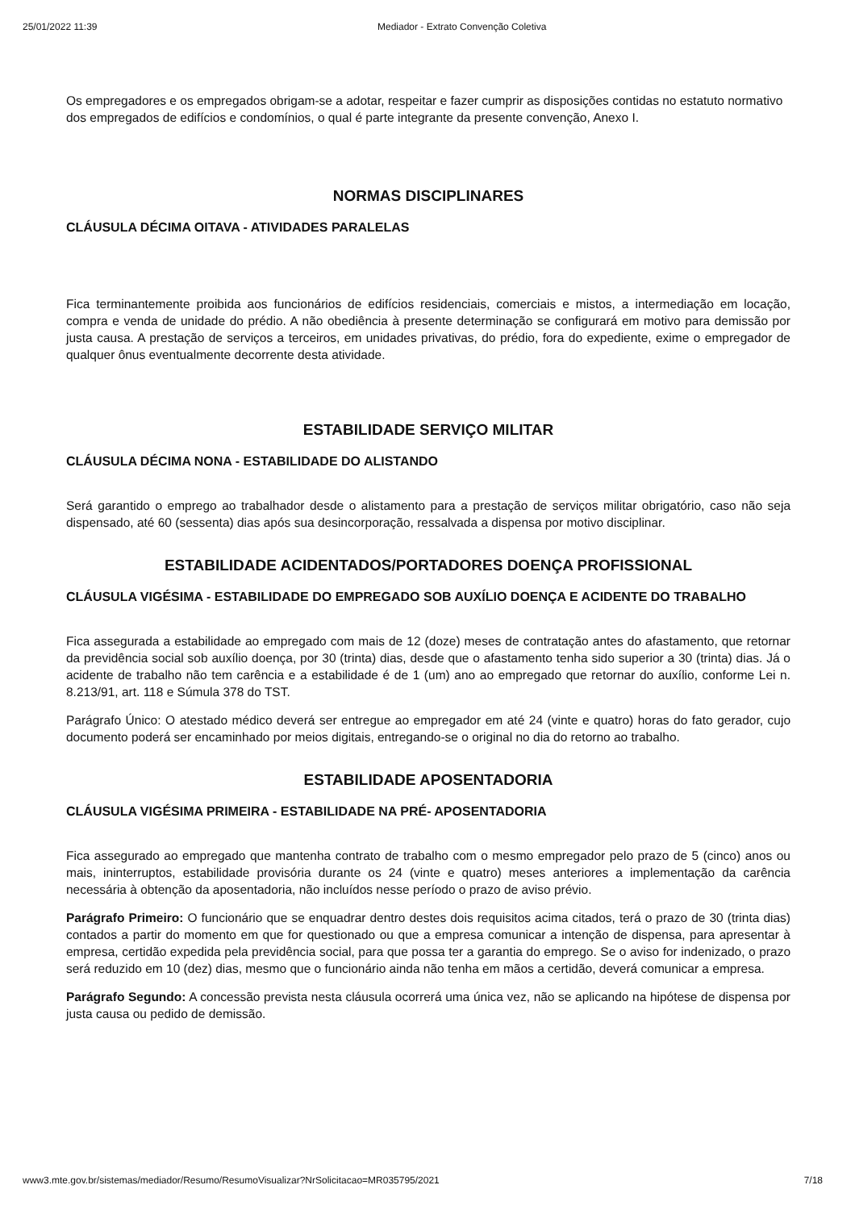25/01/2022 11:39 Mediador - Extrato Convenção Coletiva
Os empregadores e os empregados obrigam-se a adotar, respeitar e fazer cumprir as disposições contidas no estatuto normativo dos empregados de edifícios e condomínios, o qual é parte integrante da presente convenção, Anexo I.
NORMAS DISCIPLINARES
CLÁUSULA DÉCIMA OITAVA - ATIVIDADES PARALELAS
Fica terminantemente proibida aos funcionários de edifícios residenciais, comerciais e mistos, a intermediação em locação, compra e venda de unidade do prédio. A não obediência à presente determinação se configurará em motivo para demissão por justa causa. A prestação de serviços a terceiros, em unidades privativas, do prédio, fora do expediente, exime o empregador de qualquer ônus eventualmente decorrente desta atividade.
ESTABILIDADE SERVIÇO MILITAR
CLÁUSULA DÉCIMA NONA - ESTABILIDADE DO ALISTANDO
Será garantido o emprego ao trabalhador desde o alistamento para a prestação de serviços militar obrigatório, caso não seja dispensado, até 60 (sessenta) dias após sua desincorporação, ressalvada a dispensa por motivo disciplinar.
ESTABILIDADE ACIDENTADOS/PORTADORES DOENÇA PROFISSIONAL
CLÁUSULA VIGÉSIMA - ESTABILIDADE DO EMPREGADO SOB AUXÍLIO DOENÇA E ACIDENTE DO TRABALHO
Fica assegurada a estabilidade ao empregado com mais de 12 (doze) meses de contratação antes do afastamento, que retornar da previdência social sob auxílio doença, por 30 (trinta) dias, desde que o afastamento tenha sido superior a 30 (trinta) dias. Já o acidente de trabalho não tem carência e a estabilidade é de 1 (um) ano ao empregado que retornar do auxílio, conforme Lei n. 8.213/91, art. 118 e Súmula 378 do TST.
Parágrafo Único: O atestado médico deverá ser entregue ao empregador em até 24 (vinte e quatro) horas do fato gerador, cujo documento poderá ser encaminhado por meios digitais, entregando-se o original no dia do retorno ao trabalho.
ESTABILIDADE APOSENTADORIA
CLÁUSULA VIGÉSIMA PRIMEIRA - ESTABILIDADE NA PRÉ- APOSENTADORIA
Fica assegurado ao empregado que mantenha contrato de trabalho com o mesmo empregador pelo prazo de 5 (cinco) anos ou mais, ininterruptos, estabilidade provisória durante os 24 (vinte e quatro) meses anteriores a implementação da carência necessária à obtenção da aposentadoria, não incluídos nesse período o prazo de aviso prévio.
Parágrafo Primeiro: O funcionário que se enquadrar dentro destes dois requisitos acima citados, terá o prazo de 30 (trinta dias) contados a partir do momento em que for questionado ou que a empresa comunicar a intenção de dispensa, para apresentar à empresa, certidão expedida pela previdência social, para que possa ter a garantia do emprego. Se o aviso for indenizado, o prazo será reduzido em 10 (dez) dias, mesmo que o funcionário ainda não tenha em mãos a certidão, deverá comunicar a empresa.
Parágrafo Segundo: A concessão prevista nesta cláusula ocorrerá uma única vez, não se aplicando na hipótese de dispensa por justa causa ou pedido de demissão.
www3.mte.gov.br/sistemas/mediador/Resumo/ResumoVisualizar?NrSolicitacao=MR035795/2021 7/18